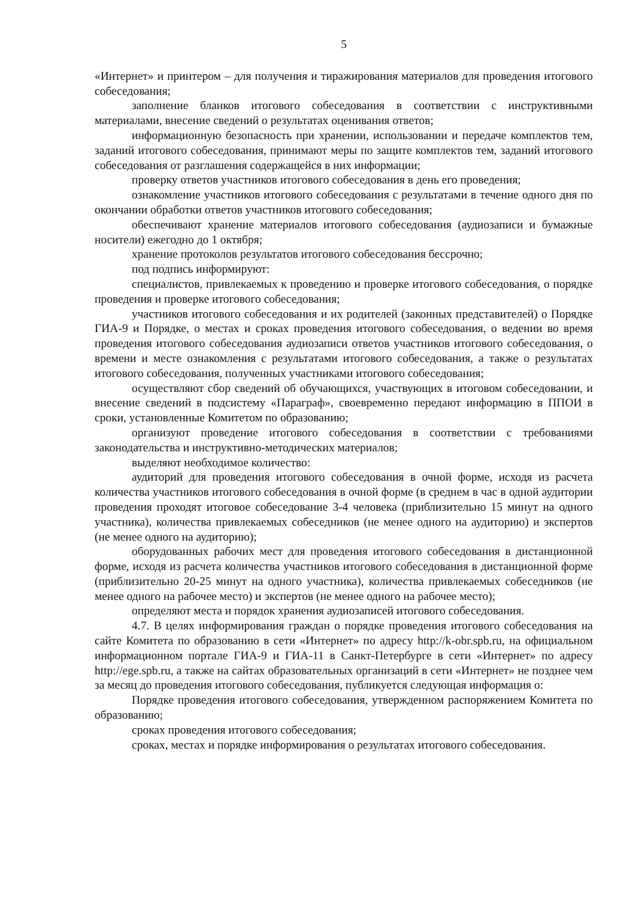5
«Интернет» и принтером – для получения и тиражирования материалов для проведения итогового собеседования;
заполнение бланков итогового собеседования в соответствии с инструктивными материалами, внесение сведений о результатах оценивания ответов;
информационную безопасность при хранении, использовании и передаче комплектов тем, заданий итогового собеседования, принимают меры по защите комплектов тем, заданий итогового собеседования от разглашения содержащейся в них информации;
проверку ответов участников итогового собеседования в день его проведения;
ознакомление участников итогового собеседования с результатами в течение одного дня по окончании обработки ответов участников итогового собеседования;
обеспечивают хранение материалов итогового собеседования (аудиозаписи и бумажные носители) ежегодно до 1 октября;
хранение протоколов результатов итогового собеседования бессрочно;
под подпись информируют:
специалистов, привлекаемых к проведению и проверке итогового собеседования, о порядке проведения и проверке итогового собеседования;
участников итогового собеседования и их родителей (законных представителей) о Порядке ГИА-9 и Порядке, о местах и сроках проведения итогового собеседования, о ведении во время проведения итогового собеседования аудиозаписи ответов участников итогового собеседования, о времени и месте ознакомления с результатами итогового собеседования, а также о результатах итогового собеседования, полученных участниками итогового собеседования;
осуществляют сбор сведений об обучающихся, участвующих в итоговом собеседовании, и внесение сведений в подсистему «Параграф», своевременно передают информацию в ППОИ в сроки, установленные Комитетом по образованию;
организуют проведение итогового собеседования в соответствии с требованиями законодательства и инструктивно-методических материалов;
выделяют необходимое количество:
аудиторий для проведения итогового собеседования в очной форме, исходя из расчета количества участников итогового собеседования в очной форме (в среднем в час в одной аудитории проведения проходят итоговое собеседование 3-4 человека (приблизительно 15 минут на одного участника), количества привлекаемых собеседников (не менее одного на аудиторию) и экспертов (не менее одного на аудиторию);
оборудованных рабочих мест для проведения итогового собеседования в дистанционной форме, исходя из расчета количества участников итогового собеседования в дистанционной форме (приблизительно 20-25 минут на одного участника), количества привлекаемых собеседников (не менее одного на рабочее место) и экспертов (не менее одного на рабочее место);
определяют места и порядок хранения аудиозаписей итогового собеседования.
4.7. В целях информирования граждан о порядке проведения итогового собеседования на сайте Комитета по образованию в сети «Интернет» по адресу http://k-obr.spb.ru, на официальном информационном портале ГИА-9 и ГИА-11 в Санкт-Петербурге в сети «Интернет» по адресу http://ege.spb.ru, а также на сайтах образовательных организаций в сети «Интернет» не позднее чем за месяц до проведения итогового собеседования, публикуется следующая информация о:
Порядке проведения итогового собеседования, утвержденном распоряжением Комитета по образованию;
сроках проведения итогового собеседования;
сроках, местах и порядке информирования о результатах итогового собеседования.